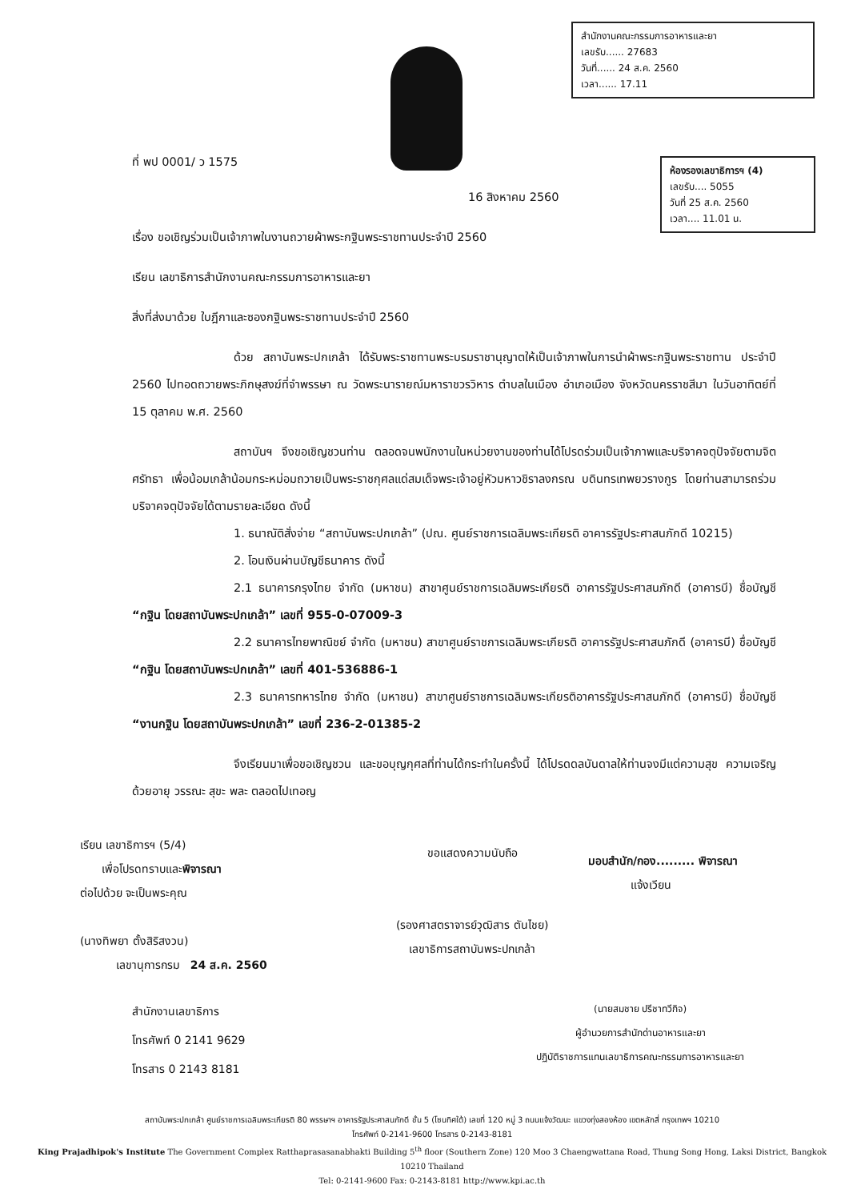สำนักงานคณะกรรมการอาหารและยา
เลขรับ...... 27683
วันที่...... 24 ส.ค. 2560
เวลา...... 17.11
ห้องรองเลขาธิการฯ (4)
เลขรับ.... 5055
วันที่ 25 ส.ค. 2560
เวลา.... 11.01 น.
ที่ พป 0001/ ว 1575
16 สิงหาคม 2560
เรื่อง ขอเชิญร่วมเป็นเจ้าภาพในงานถวายผ้าพระกฐินพระราชทานประจำปี 2560
เรียน เลขาธิการสำนักงานคณะกรรมการอาหารและยา
สิ่งที่ส่งมาด้วย ใบฎีกาและซองกฐินพระราชทานประจำปี 2560
ด้วย สถาบันพระปกเกล้า ได้รับพระราชทานพระบรมราชานุญาตให้เป็นเจ้าภาพในการนำผ้าพระกฐินพระราชทาน ประจำปี 2560 ไปทอดถวายพระภิกษุสงฆ์ที่จำพรรษา ณ วัดพระนารายณ์มหาราชวรวิหาร ตำบลในเมือง อำเภอเมือง จังหวัดนครราชสีมา ในวันอาทิตย์ที่ 15 ตุลาคม พ.ศ. 2560
สถาบันฯ จึงขอเชิญชวนท่าน ตลอดจนพนักงานในหน่วยงานของท่านได้โปรดร่วมเป็นเจ้าภาพและบริจาคจตุปัจจัยตามจิตศรัทธา เพื่อน้อมเกล้าน้อมกระหม่อมถวายเป็นพระราชกุศลแด่สมเด็จพระเจ้าอยู่หัวมหาวชิราลงกรณ บดินทรเทพยวรางกูร โดยท่านสามารถร่วมบริจาคจตุปัจจัยได้ตามรายละเอียด ดังนี้
1. ธนาณัติสั่งจ่าย “สถาบันพระปกเกล้า” (ปณ. ศูนย์ราชการเฉลิมพระเกียรติ อาคารรัฐประศาสนภักดี 10215)
2. โอนเงินผ่านบัญชีธนาคาร ดังนี้
2.1 ธนาคารกรุงไทย จำกัด (มหาชน) สาขาศูนย์ราชการเฉลิมพระเกียรติ อาคารรัฐประศาสนภักดี (อาคารบี) ชื่อบัญชี “กฐิน โดยสถาบันพระปกเกล้า” เลขที่ 955-0-07009-3
2.2 ธนาคารไทยพาณิชย์ จำกัด (มหาชน) สาขาศูนย์ราชการเฉลิมพระเกียรติ อาคารรัฐประศาสนภักดี (อาคารบี) ชื่อบัญชี “กฐิน โดยสถาบันพระปกเกล้า” เลขที่ 401-536886-1
2.3 ธนาคารทหารไทย จำกัด (มหาชน) สาขาศูนย์ราชการเฉลิมพระเกียรติอาคารรัฐประศาสนภักดี (อาคารบี) ชื่อบัญชี “งานกฐิน โดยสถาบันพระปกเกล้า” เลขที่ 236-2-01385-2
จึงเรียนมาเพื่อขอเชิญชวน และขอบุญกุศลที่ท่านได้กระทำในครั้งนี้ ได้โปรดดลบันดาลให้ท่านจงมีแต่ความสุข ความเจริญด้วยอายุ วรรณะ สุขะ พละ ตลอดไปเทอญ
เรียน เลขาธิการฯ (5/4)
เพื่อโปรดทราบและพิจารณา
ต่อไปด้วย จะเป็นพระคุณ
(นางทิพยา ตั้งสิริสงวน)
เลขานุการกรม 24 ส.ค. 2560
ขอแสดงความนับถือ
(รองศาสตราจารย์วุฒิสาร ตันไชย)
เลขาธิการสถาบันพระปกเกล้า
มอบสำนัก/กอง......... พิจารณา
แจ้งเวียน
สำนักงานเลขาธิการ
โทรศัพท์ 0 2141 9629
โทรสาร 0 2143 8181
(นายสมชาย ปรีชาทวีกิจ)
ผู้อำนวยการสำนักด่านอาหารและยา
ปฏิบัติราชการแทนเลขาธิการคณะกรรมการอาหารและยา
สถาบันพระปกเกล้า ศูนย์ราชการเฉลิมพระเกียรติ 80 พรรษาฯ อาคารรัฐประศาสนภักดี ชั้น 5 (โซนทิศใต้) เลขที่ 120 หมู่ 3 ถนนแจ้งวัฒนะ แขวงทุ่งสองห้อง เขตหลักสี่ กรุงเทพฯ 10210
โทรศัพท์ 0-2141-9600 โทรสาร 0-2143-8181
King Prajadhipok's Institute The Government Complex Ratthaprasasanabhakti Building 5<sup>th</sup> floor (Southern Zone) 120 Moo 3 Chaengwattana Road, Thung Song Hong, Laksi District, Bangkok 10210 Thailand
Tel: 0-2141-9600 Fax: 0-2143-8181 http://www.kpi.ac.th